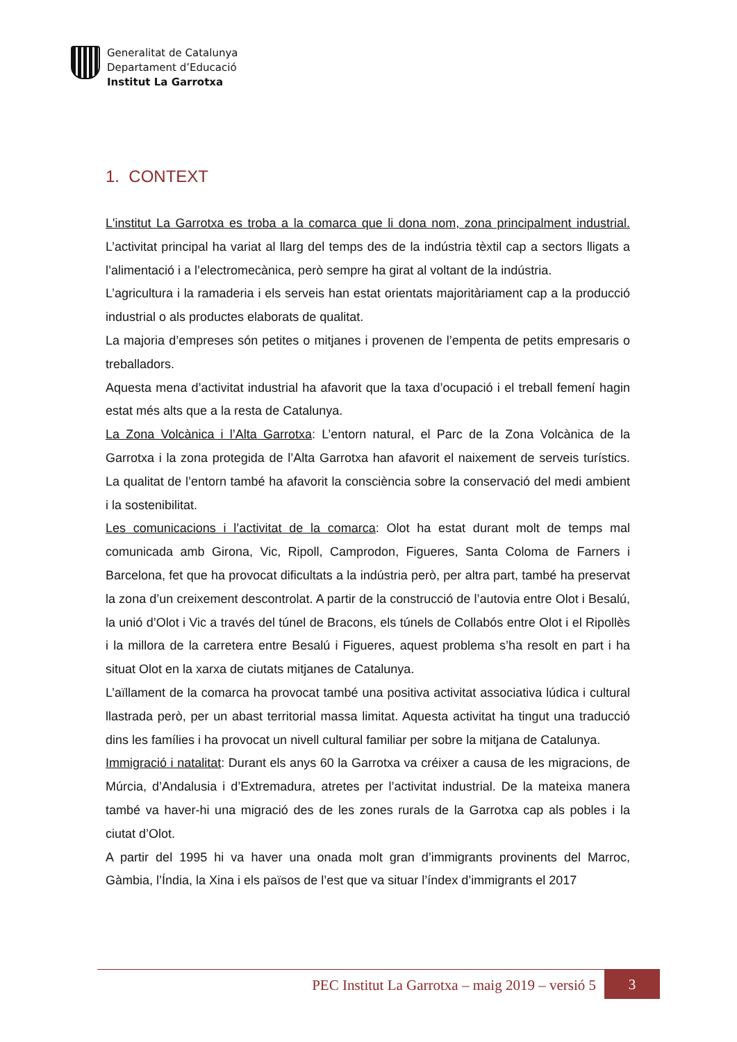Generalitat de Catalunya
Departament d’Educació
Institut La Garrotxa
1. CONTEXT
L'institut La Garrotxa es troba a la comarca que li dona nom, zona principalment industrial. L’activitat principal ha variat al llarg del temps des de la indústria tèxtil cap a sectors lligats a l’alimentació i a l’electromecànica, però sempre ha girat al voltant de la indústria.
L’agricultura i la ramaderia i els serveis han estat orientats majoritàriament cap a la producció industrial o als productes elaborats de qualitat.
La majoria d’empreses són petites o mitjanes i provenen de l’empenta de petits empresaris o treballadors.
Aquesta mena d’activitat industrial ha afavorit que la taxa d’ocupació i el treball femení hagin estat més alts que a la resta de Catalunya.
La Zona Volcànica i l’Alta Garrotxa: L’entorn natural, el Parc de la Zona Volcànica de la Garrotxa i la zona protegida de l’Alta Garrotxa han afavorit el naixement de serveis turístics. La qualitat de l’entorn també ha afavorit la consciència sobre la conservació del medi ambient i la sostenibilitat.
Les comunicacions i l’activitat de la comarca: Olot ha estat durant molt de temps mal comunicada amb Girona, Vic, Ripoll, Camprodon, Figueres, Santa Coloma de Farners i Barcelona, fet que ha provocat dificultats a la indústria però, per altra part, també ha preservat la zona d’un creixement descontrolat. A partir de la construcció de l’autovia entre Olot i Besalú, la unió d’Olot i Vic a través del túnel de Bracons, els túnels de Collabós entre Olot i el Ripollès i la millora de la carretera entre Besalú i Figueres, aquest problema s’ha resolt en part i ha situat Olot en la xarxa de ciutats mitjanes de Catalunya.
L’aïllament de la comarca ha provocat també una positiva activitat associativa lúdica i cultural llastrada però, per un abast territorial massa limitat. Aquesta activitat ha tingut una traducció dins les famílies i ha provocat un nivell cultural familiar per sobre la mitjana de Catalunya.
Immigració i natalitat: Durant els anys 60 la Garrotxa va créixer a causa de les migracions, de Múrcia, d’Andalusia i d’Extremadura, atretes per l’activitat industrial. De la mateixa manera també va haver-hi una migració des de les zones rurals de la Garrotxa cap als pobles i la ciutat d’Olot.
A partir del 1995 hi va haver una onada molt gran d’immigrants provinents del Marroc, Gàmbia, l’Índia, la Xina i els països de l’est que va situar l’índex d’immigrants el 2017
PEC Institut La Garrotxa – maig 2019 – versió 5 3